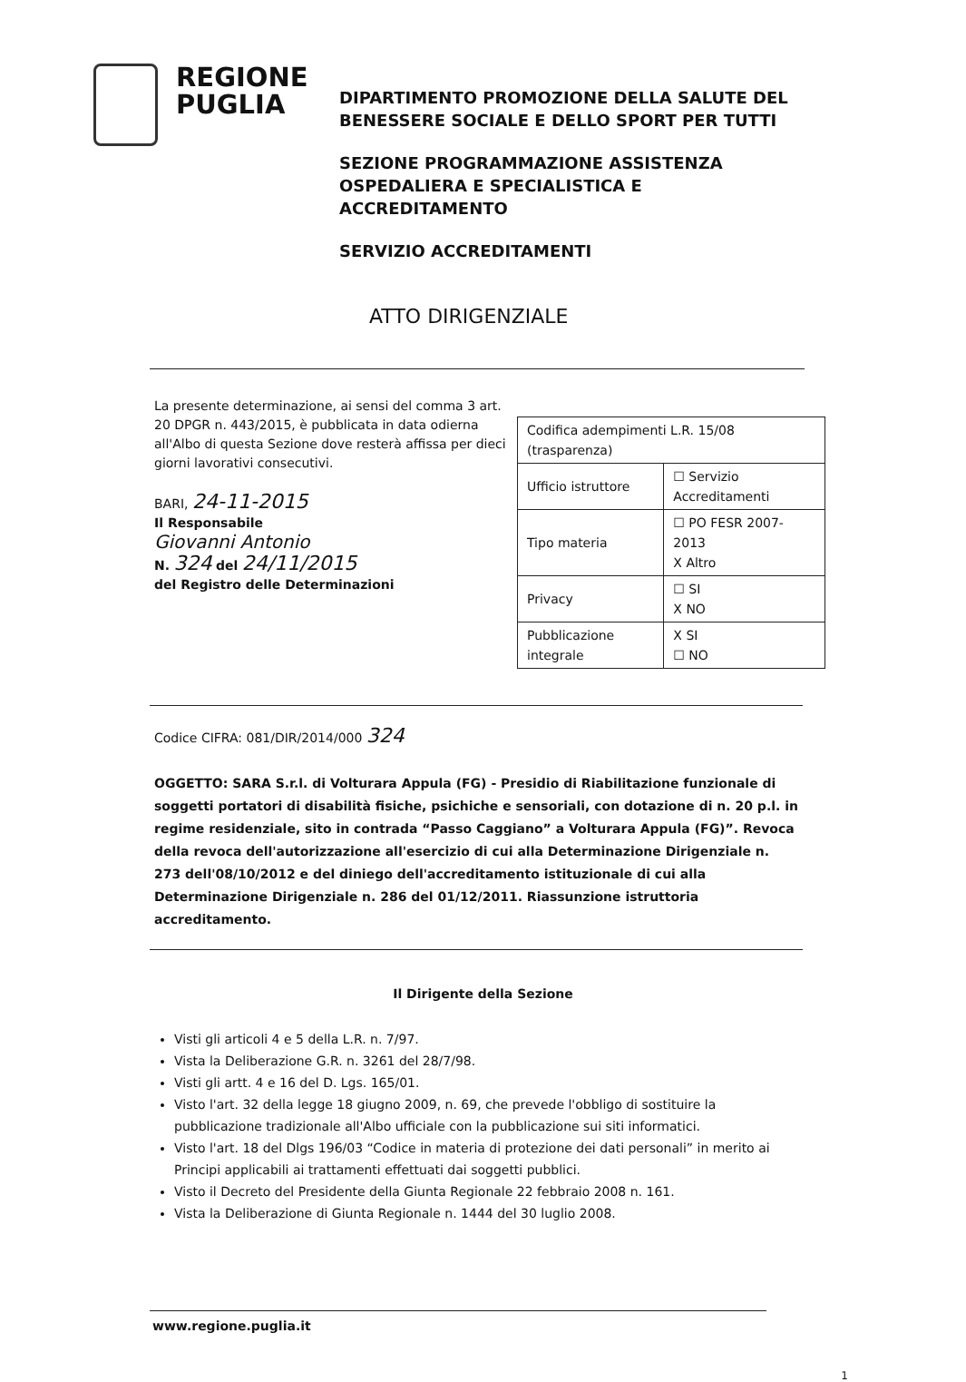REGIONE PUGLIA
DIPARTIMENTO PROMOZIONE DELLA SALUTE DEL
BENESSERE SOCIALE E DELLO SPORT PER TUTTI
SEZIONE PROGRAMMAZIONE ASSISTENZA
OSPEDALIERA E SPECIALISTICA E
ACCREDITAMENTO
SERVIZIO ACCREDITAMENTI
ATTO DIRIGENZIALE
La presente determinazione, ai sensi del comma 3 art. 20 DPGR n. 443/2015, è pubblicata in data odierna all'Albo di questa Sezione dove resterà affissa per dieci giorni lavorativi consecutivi.
BARI, 24-11-2015
Il Responsabile
Giovanni Antonio
N. 324 del 24/11/2015
del Registro delle Determinazioni
| Codifica adempimenti L.R. 15/08 (trasparenza) | |
| Ufficio istruttore | ☐ Servizio Accreditamenti |
| Tipo materia | ☐ PO FESR 2007-2013 X Altro |
| Privacy | ☐ SI X NO |
| Pubblicazione integrale | X SI ☐ NO |
Codice CIFRA: 081/DIR/2014/000 324
OGGETTO: SARA S.r.l. di Volturara Appula (FG) - Presidio di Riabilitazione funzionale di soggetti portatori di disabilità fisiche, psichiche e sensoriali, con dotazione di n. 20 p.l. in regime residenziale, sito in contrada “Passo Caggiano” a Volturara Appula (FG)”. Revoca della revoca dell'autorizzazione all'esercizio di cui alla Determinazione Dirigenziale n. 273 dell'08/10/2012 e del diniego dell'accreditamento istituzionale di cui alla Determinazione Dirigenziale n. 286 del 01/12/2011. Riassunzione istruttoria accreditamento.
Il Dirigente della Sezione
Visti gli articoli 4 e 5 della L.R. n. 7/97.
Vista la Deliberazione G.R. n. 3261 del 28/7/98.
Visti gli artt. 4 e 16 del D. Lgs. 165/01.
Visto l'art. 32 della legge 18 giugno 2009, n. 69, che prevede l'obbligo di sostituire la pubblicazione tradizionale all'Albo ufficiale con la pubblicazione sui siti informatici.
Visto l'art. 18 del Dlgs 196/03 “Codice in materia di protezione dei dati personali” in merito ai Principi applicabili ai trattamenti effettuati dai soggetti pubblici.
Visto il Decreto del Presidente della Giunta Regionale 22 febbraio 2008 n. 161.
Vista la Deliberazione di Giunta Regionale n. 1444 del 30 luglio 2008.
www.regione.puglia.it
1